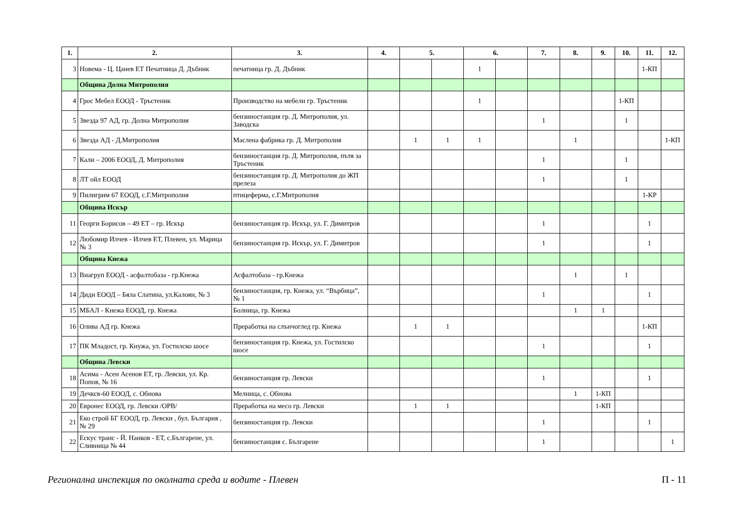| 1. | 2. | 3. | 4. | 5. | | 6. | | 7. | 8. | 9. | 10. | 11. | 12. |
| --- | --- | --- | --- | --- | --- | --- | --- | --- | --- | --- | --- | --- | --- |
| 3 | Новема - Ц. Цанев ЕТ Печатница Д. Дъбник | печатница гр. Д. Дъбник | | | | 1 | | | | | | 1-КП | |
| | Община Долна Митрополия | | | | | | | | | | | | |
| 4 | Грос Мебел ЕООД - Тръстеник | Производство на мебели гр. Тръстеник | | | | 1 | | | | | 1-КП | | |
| 5 | Звезда 97 АД, гр. Долна Митрополия | бензиностанция гр. Д. Митрополия, ул. Заводска | | | | | | 1 | | | 1 | | |
| 6 | Звезда АД - Д.Митрополия | Маслена фабрика гр. Д. Митрополия | | 1 | 1 | 1 | | | 1 | | | | 1-КП |
| 7 | Кали – 2006 ЕООД, Д. Митрополия | бензиностанция гр. Д. Митрополия, пътя за Тръстеник | | | | | | 1 | | | 1 | | |
| 8 | ЛТ ойл ЕООД | бензиностанция гр. Д. Митрополия до ЖП прелеза | | | | | | 1 | | | 1 | | |
| 9 | Пилигрим 67 ЕООД, с.Г.Митрополия | птицеферма, с.Г.Митрополия | | | | | | | | | | 1-КР | |
| | Община Искър | | | | | | | | | | | | |
| 11 | Георги Борисов – 49 ЕТ – гр. Искър | бензиностанция гр. Искър, ул. Г. Димитров | | | | | | 1 | | | | 1 | |
| 12 | Любомир Илчев - Илчев ЕТ, Плевен, ул. Марица № 3 | бензиностанция гр. Искър, ул. Г. Димитров | | | | | | 1 | | | | 1 | |
| | Община Кнежа | | | | | | | | | | | | |
| 13 | Виагруп ЕООД - асфалтобаза - гр.Кнежа | Асфалтобаза - гр.Кнежа | | | | | | | 1 | | 1 | | |
| 14 | Диди ЕООД – Бяла Слатина, ул.Калоян, № 3 | бензиностанция, гр. Кнежа, ул. “Върбица”, № 1 | | | | | | 1 | | | | 1 | |
| 15 | МБАЛ - Кнежа ЕООД, гр. Кнежа | Болница, гр. Кнежа | | | | | | | 1 | 1 | | | |
| 16 | Олива АД гр. Кнежа | Преработка на слънчоглед гр. Кнежа | | 1 | 1 | | | | | | | 1-КП | |
| 17 | ПК Младост, гр. Кнужа, ул. Гостилско шосе | бензиностанция гр. Кнежа, ул. Гостилско шосе | | | | | | 1 | | | | 1 | |
| | Община Левски | | | | | | | | | | | | |
| 18 | Асима - Асен Асенов ЕТ, гр. Левски, ул. Кр. Попов, № 16 | бензиностанция гр. Левски | | | | | | 1 | | | | 1 | |
| 19 | Дечксв-60 ЕООД, с. Обнова | Мелница, с. Обнова | | | | | | | 1 | 1-КП | | | |
| 20 | Евронес ЕООД, гр. Левски /ОРВ/ | Преработка на месо гр. Левски | | 1 | 1 | | | | | 1-КП | | | |
| 21 | Еко строй БГ ЕООД, гр. Левски , бул. България , № 29 | бензиностанция гр. Левски | | | | | | 1 | | | | 1 | |
| 22 | Ескус транс - Й. Нанков - ЕТ, с.Българене, ул. Сливница № 44 | бензиностанция с. Българене | | | | | | 1 | | | | | 1 |
Регионална инспекция по околната среда и водите - Плевен П - 11